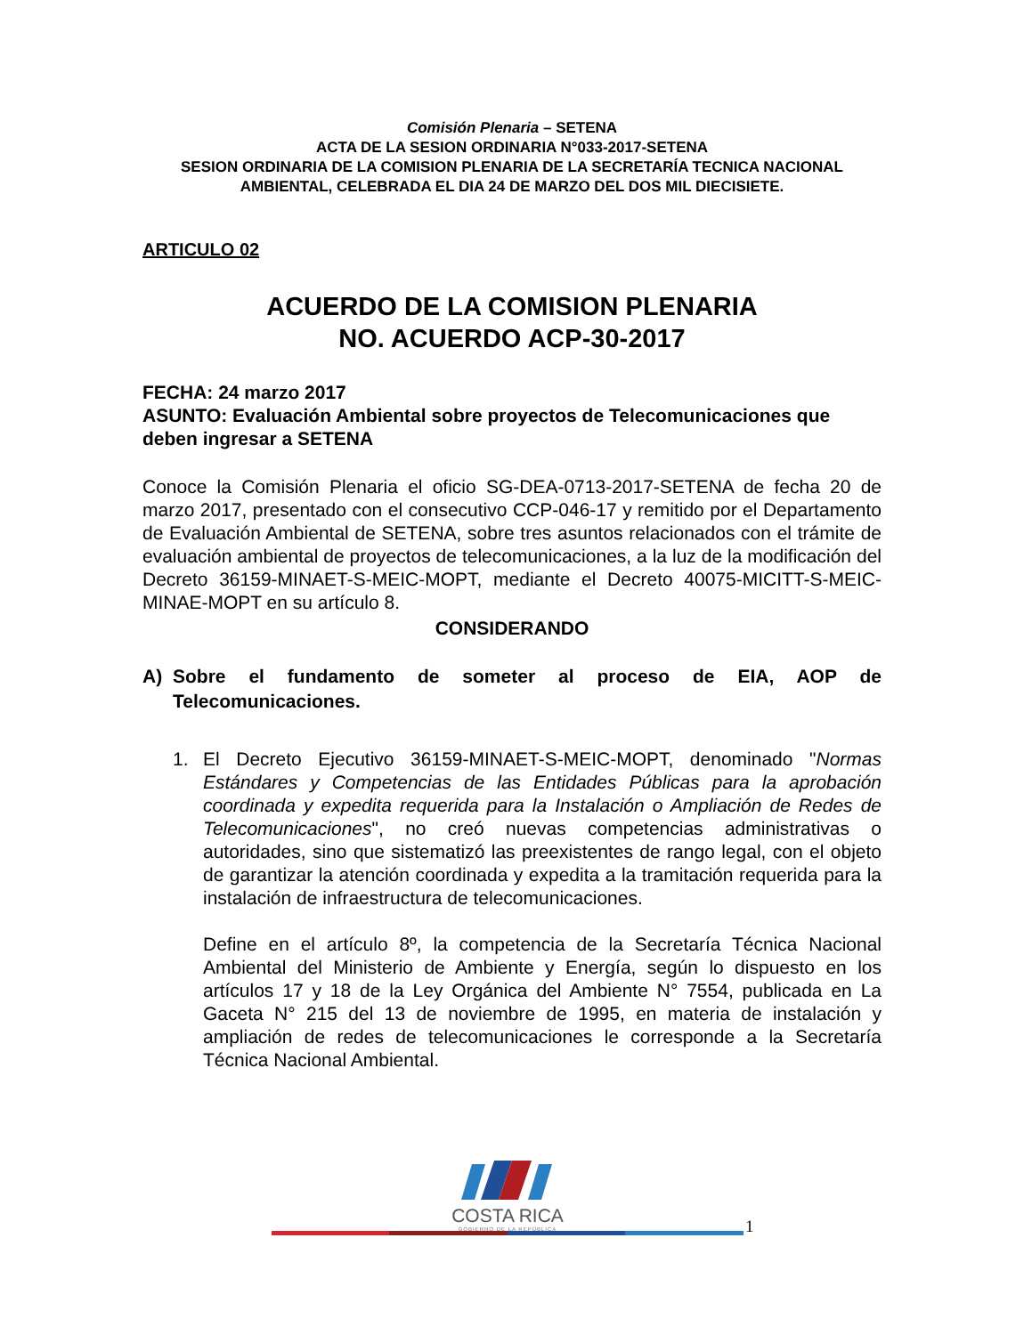Comisión Plenaria – SETENA
ACTA DE LA SESION ORDINARIA N°033-2017-SETENA
SESION ORDINARIA DE LA COMISION PLENARIA DE LA SECRETARÍA TECNICA NACIONAL AMBIENTAL, CELEBRADA EL DIA 24 DE MARZO DEL DOS MIL DIECISIETE.
ARTICULO 02
ACUERDO DE LA COMISION PLENARIA
NO. ACUERDO ACP-30-2017
FECHA: 24 marzo 2017
ASUNTO: Evaluación Ambiental sobre proyectos de Telecomunicaciones que deben ingresar a SETENA
Conoce la Comisión Plenaria el oficio SG-DEA-0713-2017-SETENA de fecha 20 de marzo 2017, presentado con el consecutivo CCP-046-17 y remitido por el Departamento de Evaluación Ambiental de SETENA, sobre tres asuntos relacionados con el trámite de evaluación ambiental de proyectos de telecomunicaciones, a la luz de la modificación del Decreto 36159-MINAET-S-MEIC-MOPT, mediante el Decreto 40075-MICITT-S-MEIC-MINAE-MOPT en su artículo 8.
CONSIDERANDO
A) Sobre el fundamento de someter al proceso de EIA, AOP de Telecomunicaciones.
1. El Decreto Ejecutivo 36159-MINAET-S-MEIC-MOPT, denominado "Normas Estándares y Competencias de las Entidades Públicas para la aprobación coordinada y expedita requerida para la Instalación o Ampliación de Redes de Telecomunicaciones", no creó nuevas competencias administrativas o autoridades, sino que sistematizó las preexistentes de rango legal, con el objeto de garantizar la atención coordinada y expedita a la tramitación requerida para la instalación de infraestructura de telecomunicaciones.
Define en el artículo 8º, la competencia de la Secretaría Técnica Nacional Ambiental del Ministerio de Ambiente y Energía, según lo dispuesto en los artículos 17 y 18 de la Ley Orgánica del Ambiente N° 7554, publicada en La Gaceta N° 215 del 13 de noviembre de 1995, en materia de instalación y ampliación de redes de telecomunicaciones le corresponde a la Secretaría Técnica Nacional Ambiental.
COSTA RICA
GOBIERNO DE LA REPÚBLICA
1